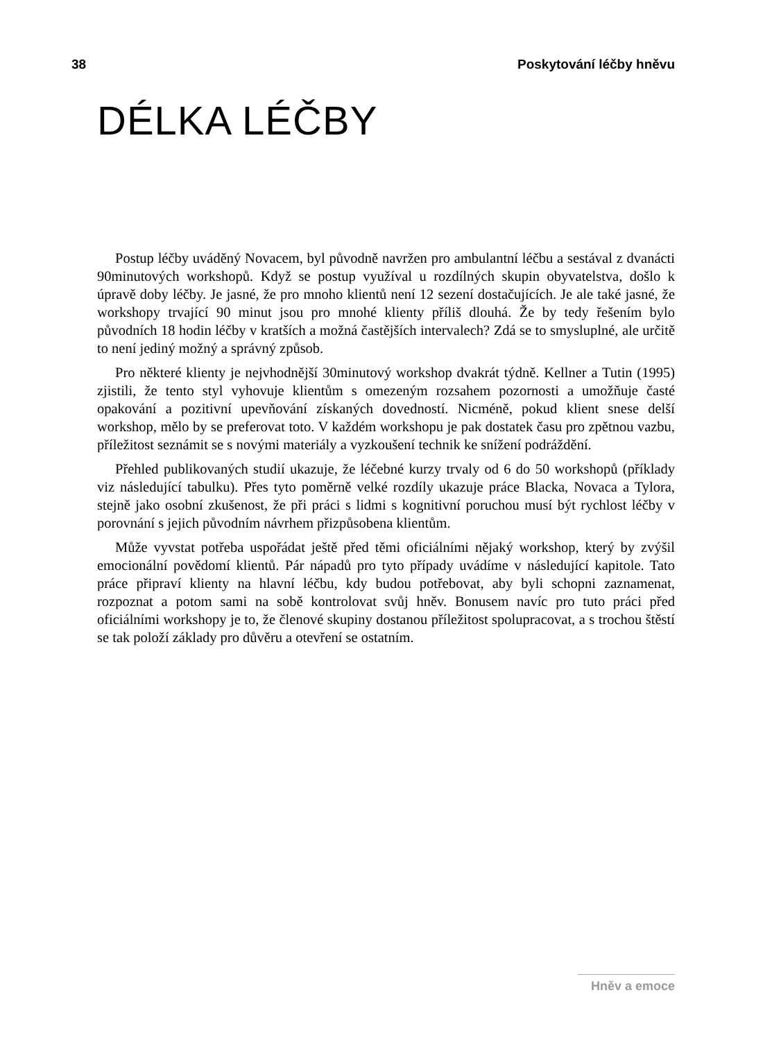38 Poskytování léčby hněvu
DÉLKA LÉČBY
Postup léčby uváděný Novacem, byl původně navržen pro ambulantní léčbu a sestával z dvanácti 90minutových workshopů. Když se postup využíval u rozdílných skupin obyvatelstva, došlo k úpravě doby léčby. Je jasné, že pro mnoho klientů není 12 sezení dostačujících. Je ale také jasné, že workshopy trvající 90 minut jsou pro mnohé klienty příliš dlouhá. Že by tedy řešením bylo původních 18 hodin léčby v kratších a možná častějších intervalech? Zdá se to smysluplné, ale určitě to není jediný možný a správný způsob.
Pro některé klienty je nejvhodnější 30minutový workshop dvakrát týdně. Kellner a Tutin (1995) zjistili, že tento styl vyhovuje klientům s omezeným rozsahem pozornosti a umožňuje časté opakování a pozitivní upevňování získaných dovedností. Nicméně, pokud klient snese delší workshop, mělo by se preferovat toto. V každém workshopu je pak dostatek času pro zpětnou vazbu, příležitost seznámit se s novými materiály a vyzkoušení technik ke snížení podráždění.
Přehled publikovaných studií ukazuje, že léčebné kurzy trvaly od 6 do 50 workshopů (příklady viz následující tabulku). Přes tyto poměrně velké rozdíly ukazuje práce Blacka, Novaca a Tylora, stejně jako osobní zkušenost, že při práci s lidmi s kognitivní poruchou musí být rychlost léčby v porovnání s jejich původním návrhem přizpůsobena klientům.
Může vyvstat potřeba uspořádat ještě před těmi oficiálními nějaký workshop, který by zvýšil emocionální povědomí klientů. Pár nápadů pro tyto případy uvádíme v následující kapitole. Tato práce připraví klienty na hlavní léčbu, kdy budou potřebovat, aby byli schopni zaznamenat, rozpoznat a potom sami na sobě kontrolovat svůj hněv. Bonusem navíc pro tuto práci před oficiálními workshopy je to, že členové skupiny dostanou příležitost spolupracovat, a s trochou štěstí se tak položí základy pro důvěru a otevření se ostatním.
Hněv a emoce